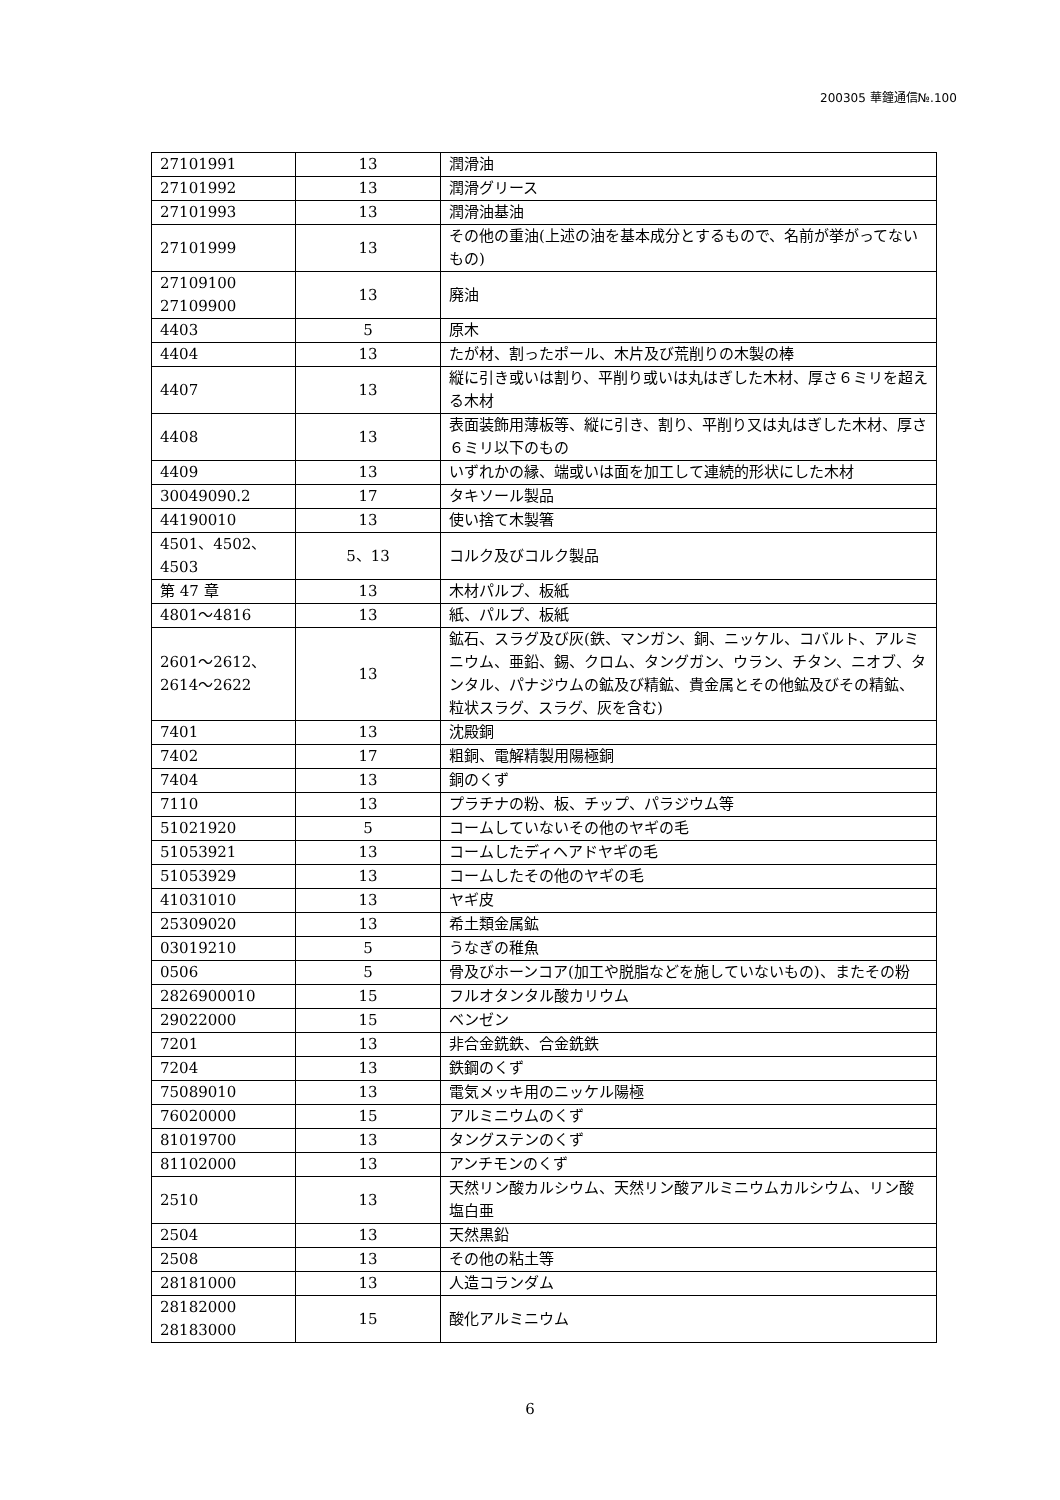200305 華鐘通信№.100
| 27101991 | 13 | 潤滑油 |
| 27101992 | 13 | 潤滑グリース |
| 27101993 | 13 | 潤滑油基油 |
| 27101999 | 13 | その他の重油(上述の油を基本成分とするもので、名前が挙がってないもの) |
| 27109100 27109900 | 13 | 廃油 |
| 4403 | 5 | 原木 |
| 4404 | 13 | たが材、割ったポール、木片及び荒削りの木製の棒 |
| 4407 | 13 | 縦に引き或いは割り、平削り或いは丸はぎした木材、厚さ６ミリを超える木材 |
| 4408 | 13 | 表面装飾用薄板等、縦に引き、割り、平削り又は丸はぎした木材、厚さ６ミリ以下のもの |
| 4409 | 13 | いずれかの縁、端或いは面を加工して連続的形状にした木材 |
| 30049090.2 | 17 | タキソール製品 |
| 44190010 | 13 | 使い捨て木製箸 |
| 4501、4502、4503 | 5、13 | コルク及びコルク製品 |
| 第 47 章 | 13 | 木材パルプ、板紙 |
| 4801～4816 | 13 | 紙、パルプ、板紙 |
| 2601～2612、 2614～2622 | 13 | 鉱石、スラグ及び灰(鉄、マンガン、銅、ニッケル、コバルト、アルミニウム、亜鉛、錫、クロム、タングガン、ウラン、チタン、ニオブ、タンタル、パナジウムの鉱及び精鉱、貴金属とその他鉱及びその精鉱、粒状スラグ、スラグ、灰を含む) |
| 7401 | 13 | 沈殿銅 |
| 7402 | 17 | 粗銅、電解精製用陽極銅 |
| 7404 | 13 | 銅のくず |
| 7110 | 13 | プラチナの粉、板、チップ、パラジウム等 |
| 51021920 | 5 | コームしていないその他のヤギの毛 |
| 51053921 | 13 | コームしたディヘアドヤギの毛 |
| 51053929 | 13 | コームしたその他のヤギの毛 |
| 41031010 | 13 | ヤギ皮 |
| 25309020 | 13 | 希土類金属鉱 |
| 03019210 | 5 | うなぎの稚魚 |
| 0506 | 5 | 骨及びホーンコア(加工や脱脂などを施していないもの)、またその粉 |
| 2826900010 | 15 | フルオタンタル酸カリウム |
| 29022000 | 15 | ベンゼン |
| 7201 | 13 | 非合金銑鉄、合金銑鉄 |
| 7204 | 13 | 鉄鋼のくず |
| 75089010 | 13 | 電気メッキ用のニッケル陽極 |
| 76020000 | 15 | アルミニウムのくず |
| 81019700 | 13 | タングステンのくず |
| 81102000 | 13 | アンチモンのくず |
| 2510 | 13 | 天然リン酸カルシウム、天然リン酸アルミニウムカルシウム、リン酸塩白亜 |
| 2504 | 13 | 天然黒鉛 |
| 2508 | 13 | その他の粘土等 |
| 28181000 | 13 | 人造コランダム |
| 28182000 28183000 | 15 | 酸化アルミニウム |
6